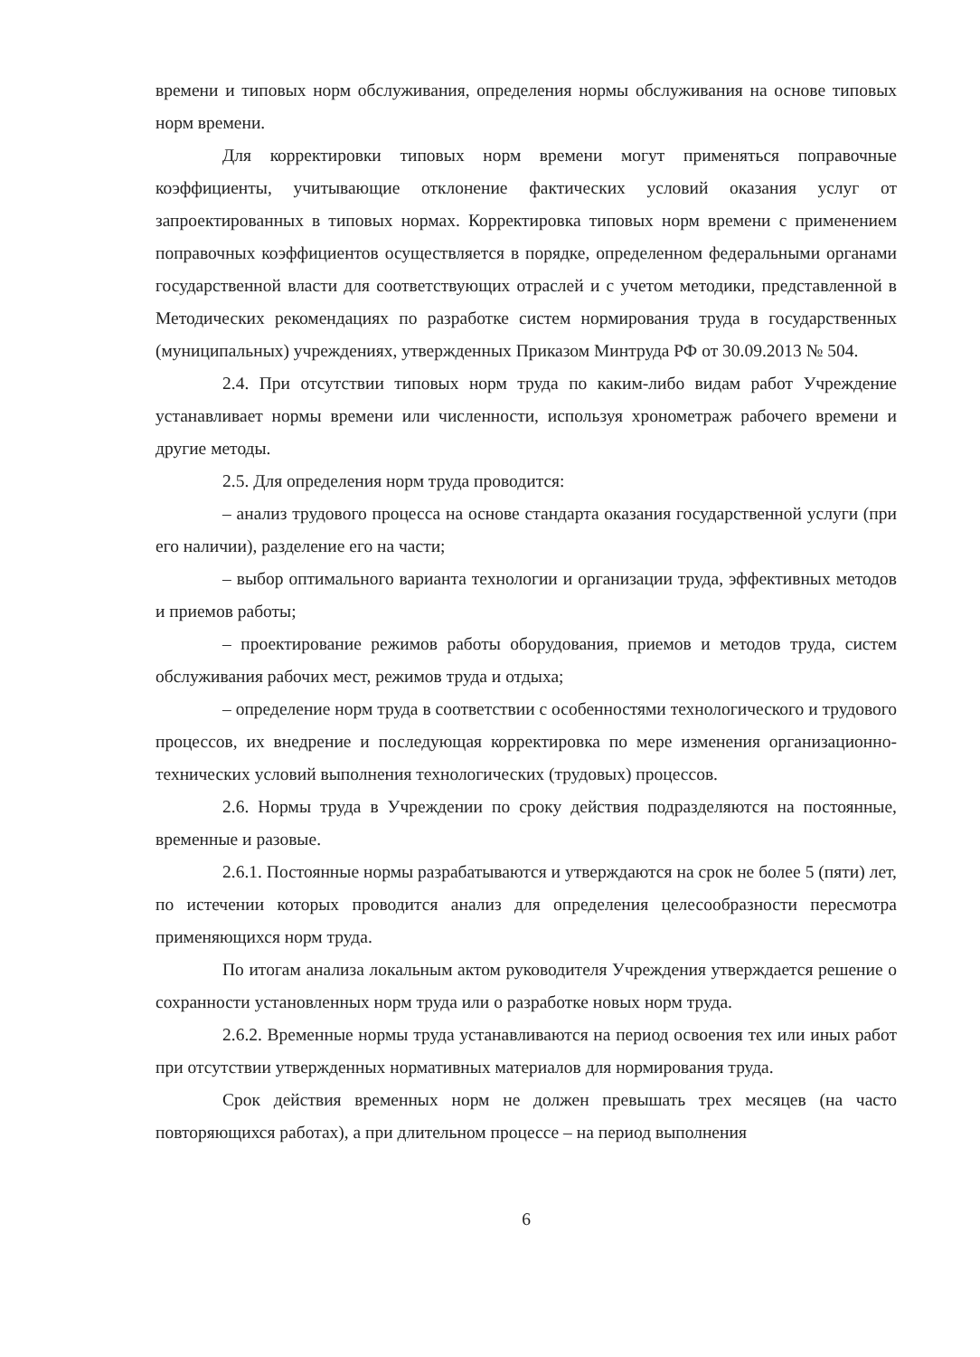времени и типовых норм обслуживания, определения нормы обслуживания на основе типовых норм времени.
Для корректировки типовых норм времени могут применяться поправочные коэффициенты, учитывающие отклонение фактических условий оказания услуг от запроектированных в типовых нормах. Корректировка типовых норм времени с применением поправочных коэффициентов осуществляется в порядке, определенном федеральными органами государственной власти для соответствующих отраслей и с учетом методики, представленной в Методических рекомендациях по разработке систем нормирования труда в государственных (муниципальных) учреждениях, утвержденных Приказом Минтруда РФ от 30.09.2013 № 504.
2.4. При отсутствии типовых норм труда по каким-либо видам работ Учреждение устанавливает нормы времени или численности, используя хронометраж рабочего времени и другие методы.
2.5. Для определения норм труда проводится:
– анализ трудового процесса на основе стандарта оказания государственной услуги (при его наличии), разделение его на части;
– выбор оптимального варианта технологии и организации труда, эффективных методов и приемов работы;
– проектирование режимов работы оборудования, приемов и методов труда, систем обслуживания рабочих мест, режимов труда и отдыха;
– определение норм труда в соответствии с особенностями технологического и трудового процессов, их внедрение и последующая корректировка по мере изменения организационно-технических условий выполнения технологических (трудовых) процессов.
2.6. Нормы труда в Учреждении по сроку действия подразделяются на постоянные, временные и разовые.
2.6.1. Постоянные нормы разрабатываются и утверждаются на срок не более 5 (пяти) лет, по истечении которых проводится анализ для определения целесообразности пересмотра применяющихся норм труда.
По итогам анализа локальным актом руководителя Учреждения утверждается решение о сохранности установленных норм труда или о разработке новых норм труда.
2.6.2. Временные нормы труда устанавливаются на период освоения тех или иных работ при отсутствии утвержденных нормативных материалов для нормирования труда.
Срок действия временных норм не должен превышать трех месяцев (на часто повторяющихся работах), а при длительном процессе – на период выполнения
6